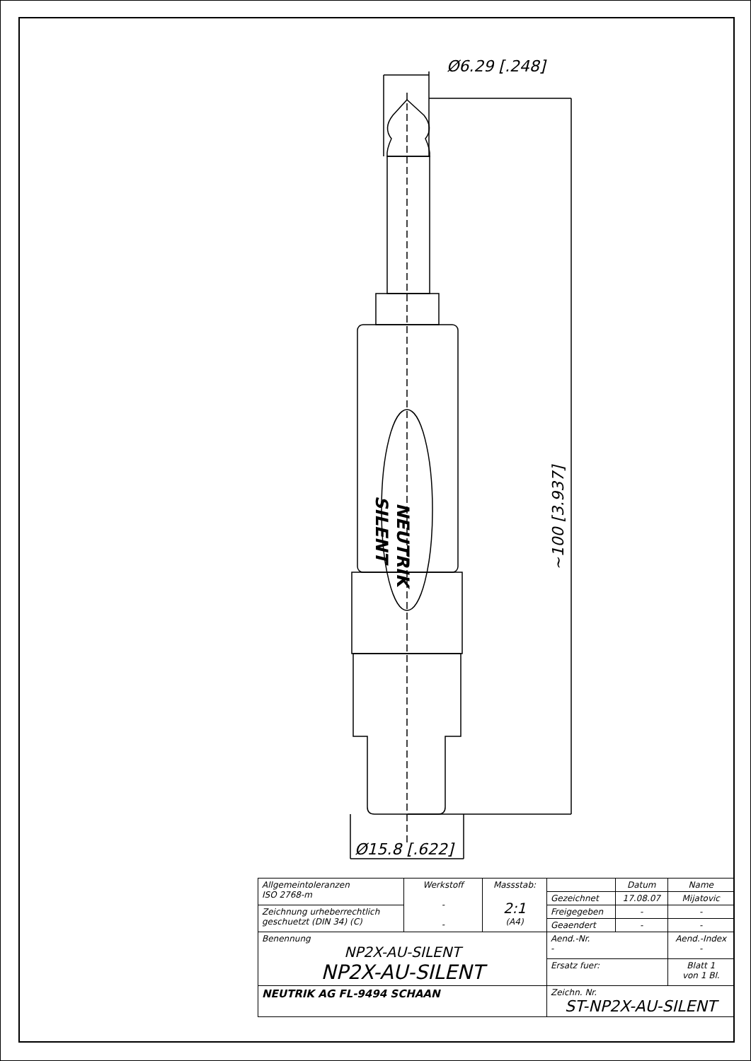Ø6.29 [.248]
Ø15.8 [.622]
~100 [3.937]
NEUTRIK
SILENT
| Allgemeintoleranzen ISO 2768-m | Werkstoff - - | Massstab: 2:1 (A4) | | Datum | Name |
| | | | Gezeichnet | 17.08.07 | Mijatovic |
| Zeichnung urheberrechtlich geschuetzt (DIN 34) (C) | | | Freigegeben | - | - |
| | | | Geaendert | - | - |
| Benennung NP2X-AU-SILENT NP2X-AU-SILENT | | | Aend.-Nr. - | | Aend.-Index - |
| | | | Ersatz fuer: | | Blatt 1 von 1 Bl. |
| NEUTRIK AG FL-9494 SCHAAN | | | Zeichn. Nr. ST-NP2X-AU-SILENT | | |